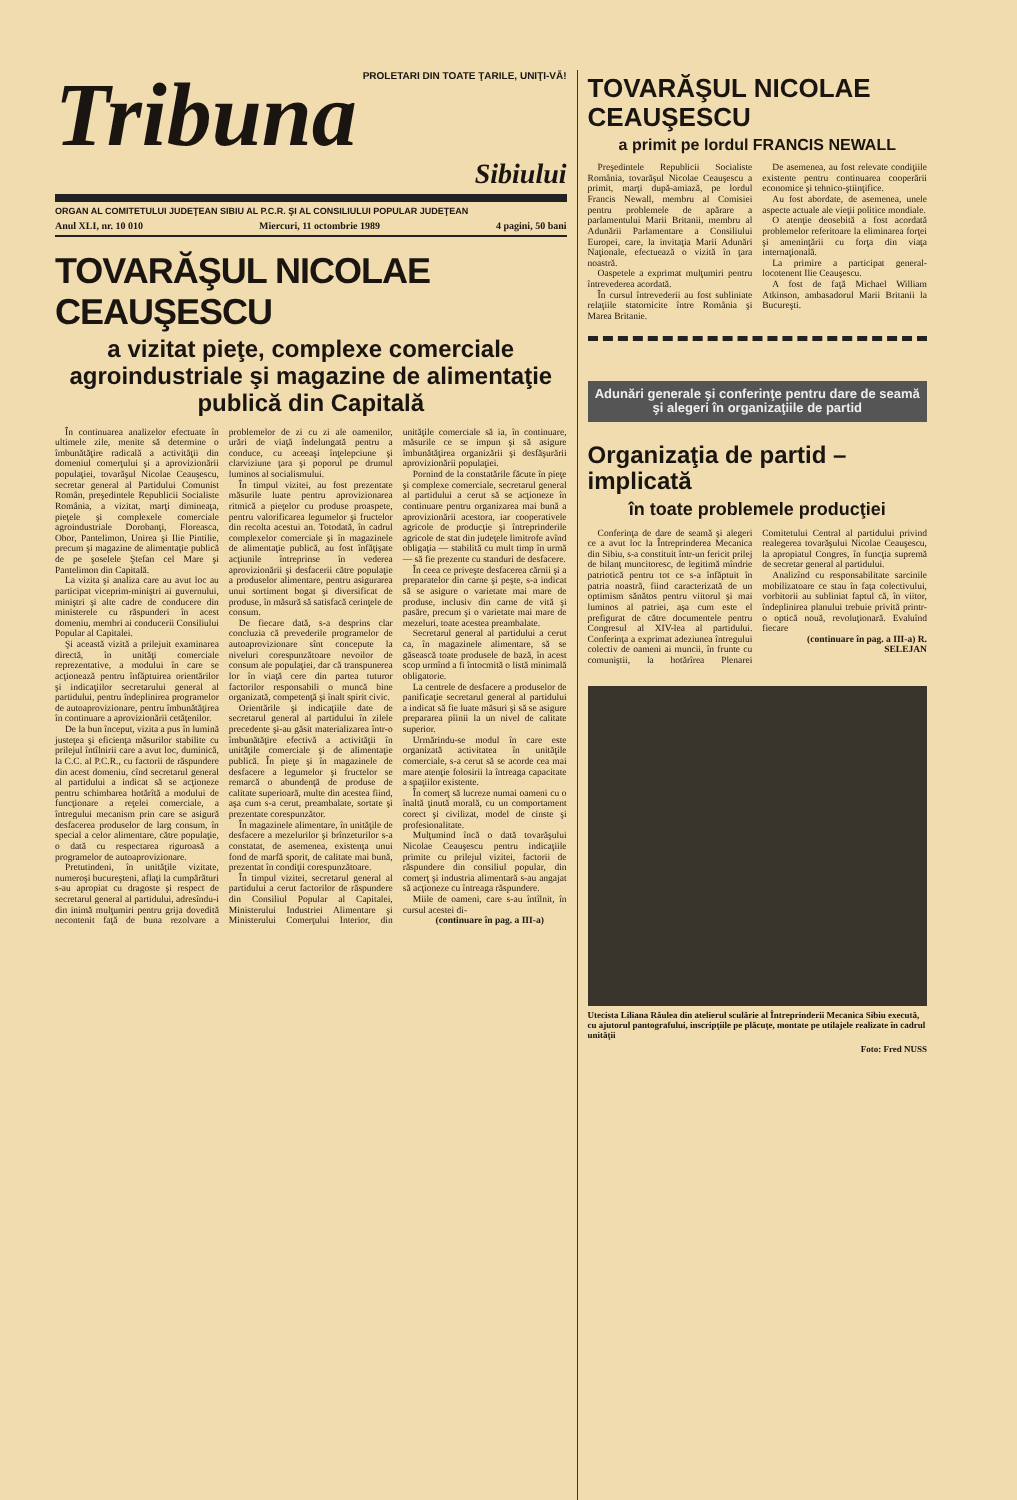Tribuna
PROLETARI DIN TOATE ŢARILE, UNIŢI-VĂ!
Sibiului
ORGAN AL COMITETULUI JUDEŢEAN SIBIU AL P.C.R. ŞI AL CONSILIULUI POPULAR JUDEŢEAN
Anul XLI, nr. 10 010 Miercuri, 11 octombrie 1989 4 pagini, 50 bani
TOVARĂŞUL NICOLAE CEAUŞESCU
a vizitat pieţe, complexe comerciale agroindustriale şi magazine de alimentaţie publică din Capitală
În continuarea analizelor efectuate în ultimele zile, menite să determine o îmbunătăţire radicală a activităţii din domeniul comerţului şi a aprovizionării populaţiei, tovarăşul Nicolae Ceauşescu, secretar general al Partidului Comunist Român, preşedintele Republicii Socialiste România, a vizitat, marţi dimineaţa, pieţele şi complexele comerciale agroindustriale Dorobanţi, Floreasca, Obor, Pantelimon, Unirea şi Ilie Pintilie, precum şi magazine de alimentaţie publică de pe şoselele Ştefan cel Mare şi Pantelimon din Capitală.
La vizita şi analiza care au avut loc au participat viceprim-miniştri ai guvernului, miniştri şi alte cadre de conducere din ministerele cu răspunderi în acest domeniu, membri ai conducerii Consiliului Popular al Capitalei.
Şi această vizită a prilejuit examinarea directă, în unităţi comerciale reprezentative, a modului în care se acţionează pentru înfăptuirea orientărilor şi indicaţiilor secretarului general al partidului, pentru îndeplinirea programelor de autoaprovizionare, pentru îmbunătăţirea în continuare a aprovizionării cetăţenilor.
De la bun început, vizita a pus în lumină justeţea şi eficienţa măsurilor stabilite cu prilejul întîlnirii care a avut loc, duminică, la C.C. al P.C.R., cu factorii de răspundere din acest domeniu, cînd secretarul general al partidului a indicat să se acţioneze pentru schimbarea hotărîtă a modului de funcţionare a reţelei comerciale, a întregului mecanism prin care se asigură desfacerea produselor de larg consum, în special a celor alimentare, către populaţie, o dată cu respectarea riguroasă a programelor de autoaprovizionare.
Pretutindeni, în unităţile vizitate, numeroşi bucureşteni, aflaţi la cumpărături s-au apropiat cu dragoste şi respect de secretarul general al partidului, adresîndu-i din inimă mulţumiri pentru grija dovedită necontenit faţă de buna rezolvare a problemelor de zi cu zi ale oamenilor, urări de viaţă îndelungată pentru a conduce, cu aceeaşi înţelepciune şi clarviziune ţara şi poporul pe drumul luminos al socialismului.
În timpul vizitei, au fost prezentate măsurile luate pentru aprovizionarea ritmică a pieţelor cu produse proaspete, pentru valorificarea legumelor şi fructelor din recolta acestui an. Totodată, în cadrul complexelor comerciale şi în magazinele de alimentaţie publică, au fost înfăţişate acţiunile întreprinse în vederea aprovizionării şi desfacerii către populaţie a produselor alimentare, pentru asigurarea unui sortiment bogat şi diversificat de produse, în măsură să satisfacă cerinţele de consum.
De fiecare dată, s-a desprins clar concluzia că prevederile programelor de autoaprovizionare sînt concepute la niveluri corespunzătoare nevoilor de consum ale populaţiei, dar că transpunerea lor în viaţă cere din partea tuturor factorilor responsabili o muncă bine organizată, competenţă şi înalt spirit civic.
Orientările şi indicaţiile date de secretarul general al partidului în zilele precedente şi-au găsit materializarea într-o îmbunătăţire efectivă a activităţii în unităţile comerciale şi de alimentaţie publică. În pieţe şi în magazinele de desfacere a legumelor şi fructelor se remarcă o abundenţă de produse de calitate superioară, multe din acestea fiind, aşa cum s-a cerut, preambalate, sortate şi prezentate corespunzător.
În magazinele alimentare, în unităţile de desfacere a mezelurilor şi brînzeturilor s-a constatat, de asemenea, existenţa unui fond de marfă sporit, de calitate mai bună, prezentat în condiţii corespunzătoare.
În timpul vizitei, secretarul general al partidului a cerut factorilor de răspundere din Consiliul Popular al Capitalei, Ministerului Industriei Alimentare şi Ministerului Comerţului Interior, din unităţile comerciale să ia, în continuare, măsurile ce se impun şi să asigure îmbunătăţirea organizării şi desfăşurării aprovizionării populaţiei.
Pornind de la constatările făcute în pieţe şi complexe comerciale, secretarul general al partidului a cerut să se acţioneze în continuare pentru organizarea mai bună a aprovizionării acestora, iar cooperativele agricole de producţie şi întreprinderile agricole de stat din judeţele limitrofe avînd obligaţia — stabilită cu mult timp în urmă — să fie prezente cu standuri de desfacere.
În ceea ce priveşte desfacerea cărnii şi a preparatelor din carne şi peşte, s-a indicat să se asigure o varietate mai mare de produse, inclusiv din carne de vită şi pasăre, precum şi o varietate mai mare de mezeluri, toate acestea preambalate.
Secretarul general al partidului a cerut ca, în magazinele alimentare, să se găsească toate produsele de bază, în acest scop urmînd a fi întocmită o listă minimală obligatorie.
La centrele de desfacere a produselor de panificaţie secretarul general al partidului a indicat să fie luate măsuri şi să se asigure prepararea pîinii la un nivel de calitate superior.
Urmărindu-se modul în care este organizată activitatea în unităţile comerciale, s-a cerut să se acorde cea mai mare atenţie folosirii la întreaga capacitate a spaţiilor existente.
În comerţ să lucreze numai oameni cu o înaltă ţinută morală, cu un comportament corect şi civilizat, model de cinste şi profesionalitate.
Mulţumind încă o dată tovarăşului Nicolae Ceauşescu pentru indicaţiile primite cu prilejul vizitei, factorii de răspundere din consiliul popular, din comerţ şi industria alimentară s-au angajat să acţioneze cu întreaga răspundere.
Miile de oameni, care s-au întîlnit, în cursul acestei di-
(continuare în pag. a III-a)
TOVARĂŞUL NICOLAE CEAUŞESCU
a primit pe lordul FRANCIS NEWALL
Preşedintele Republicii Socialiste România, tovarăşul Nicolae Ceauşescu a primit, marţi după-amiază, pe lordul Francis Newall, membru al Comisiei pentru problemele de apărare a parlamentului Marii Britanii, membru al Adunării Parlamentare a Consiliului Europei, care, la invitaţia Marii Adunări Naţionale, efectuează o vizită în ţara noastră.
Oaspetele a exprimat mulţumiri pentru întrevederea acordată.
În cursul întrevederii au fost subliniate relaţiile statornicite între România şi Marea Britanie.
De asemenea, au fost relevate condiţiile existente pentru continuarea cooperării economice şi tehnico-ştiinţifice.
Au fost abordate, de asemenea, unele aspecte actuale ale vieţii politice mondiale.
O atenţie deosebită a fost acordată problemelor referitoare la eliminarea forţei şi ameninţării cu forţa din viaţa internaţională.
La primire a participat general-locotenent Ilie Ceauşescu.
A fost de faţă Michael William Atkinson, ambasadorul Marii Britanii la Bucureşti.
Adunări generale şi conferinţe pentru dare de seamă şi alegeri în organizaţiile de partid
Organizaţia de partid – implicată
în toate problemele producţiei
Conferinţa de dare de seamă şi alegeri ce a avut loc la Întreprinderea Mecanica din Sibiu, s-a constituit într-un fericit prilej de bilanţ muncitoresc, de legitimă mîndrie patriotică pentru tot ce s-a înfăptuit în patria noastră, fiind caracterizată de un optimism sănătos pentru viitorul şi mai luminos al patriei, aşa cum este el prefigurat de către documentele pentru Congresul al XIV-lea al partidului. Conferinţa a exprimat adeziunea întregului colectiv de oameni ai muncii, în frunte cu comuniştii, la hotărîrea Plenarei Comitetului Central al partidului privind realegerea tovarăşului Nicolae Ceauşescu, la apropiatul Congres, în funcţia supremă de secretar general al partidului.
Analizînd cu responsabilitate sarcinile mobilizatoare ce stau în faţa colectivului, vorbitorii au subliniat faptul că, în viitor, îndeplinirea planului trebuie privită printr-o optică nouă, revoluţionară. Evaluînd fiecare
(continuare în pag. a III-a) R. SELEJAN
Utecista Liliana Răulea din atelierul sculărie al Întreprinderii Mecanica Sibiu execută, cu ajutorul pantografului, inscripţiile pe plăcuţe, montate pe utilajele realizate în cadrul unităţii
Foto: Fred NUSS